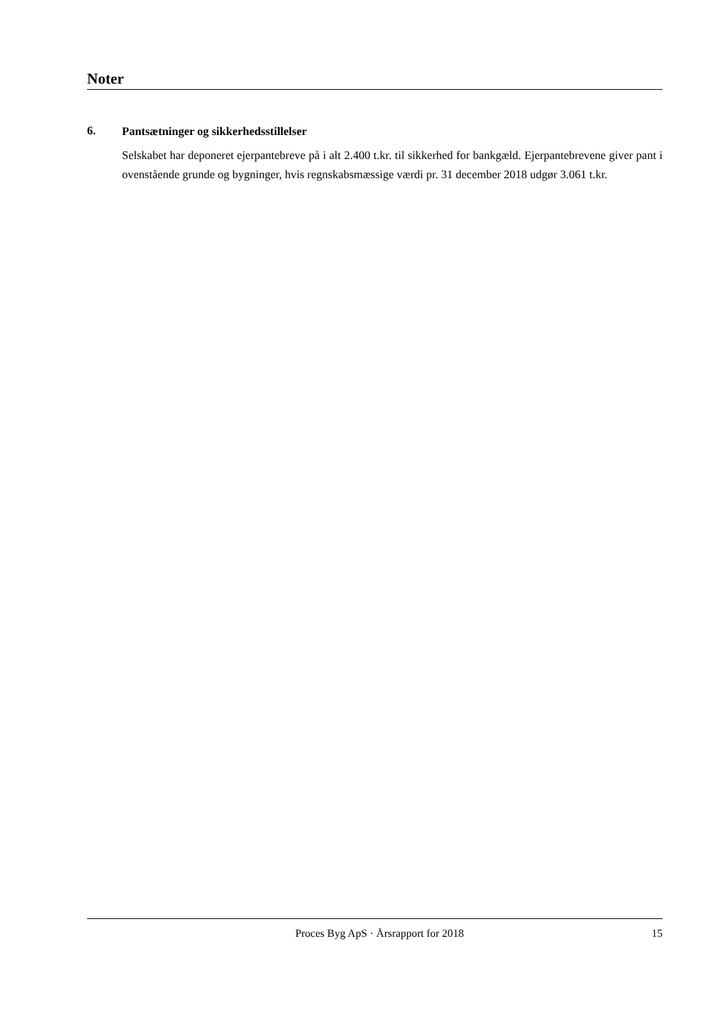Noter
6.
Pantsætninger og sikkerhedsstillelser
Selskabet har deponeret ejerpantebreve på i alt 2.400 t.kr. til sikkerhed for bankgæld. Ejerpantebrevene giver pant i ovenstående grunde og bygninger, hvis regnskabsmæssige værdi pr. 31 december 2018 udgør 3.061 t.kr.
Proces Byg ApS · Årsrapport for 2018 15